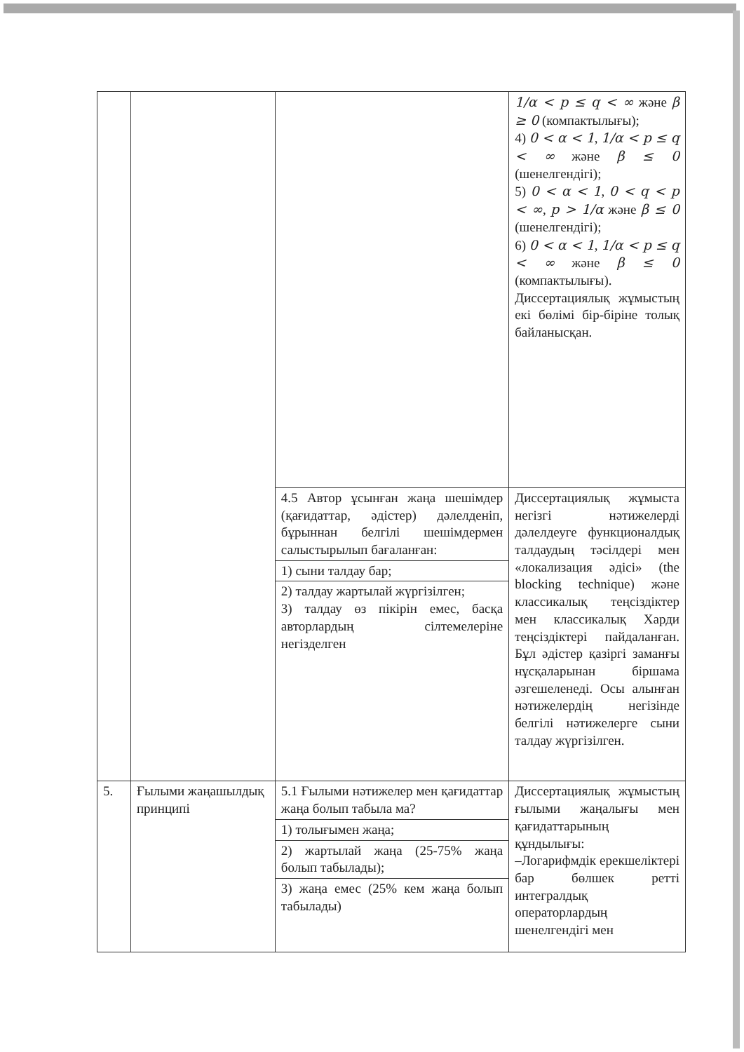| | | | 1/α < p ≤ q < ∞ және β ≥ 0 (компактылығы); 4) 0 < α < 1 , 1/α < p ≤ q < ∞ және β ≤ 0 (шенелгендігі); 5) 0 < α < 1 , 0 < q < p < ∞ , p > 1/α және β ≤ 0 (шенелгендігі); 6) 0 < α < 1 , 1/α < p ≤ q < ∞ және β ≤ 0 (компактылығы). Диссертациялық жұмыстың екі бөлімі бір-біріне толық байланысқан. |
| | | 4.5 Автор ұсынған жаңа шешімдер (қағидаттар, әдістер) дәлелденіп, бұрыннан белгілі шешімдермен салыстырылып бағаланған: | Диссертациялық жұмыста негізгі нәтижелерді дәлелдеуге функционалдық талдаудың тәсілдері мен «локализация әдісі» (the blocking technique) және классикалық теңсіздіктер мен классикалық Харди теңсіздіктері пайдаланған. Бұл әдістер қазіргі заманғы нұсқаларынан біршама әзгешеленеді. Осы алынған нәтижелердің негізінде белгілі нәтижелерге сыни талдау жүргізілген. |
| | | 1) сыни талдау бар; | |
| | | 2) талдау жартылай жүргізілген; 3) талдау өз пікірін емес, басқа авторлардың сілтемелеріне негізделген | |
| 5. | Ғылыми жаңашылдық принципі | 5.1 Ғылыми нәтижелер мен қағидаттар жаңа болып табыла ма? | Диссертациялық жұмыстың ғылыми жаңалығы мен қағидаттарының құндылығы: –Логарифмдік ерекшеліктері бар бөлшек ретті интегралдық операторлардың шенелгендігі мен |
| | | 1) толығымен жаңа; | |
| | | 2) жартылай жаңа (25-75% жаңа болып табылады); | |
| | | 3) жаңа емес (25% кем жаңа болып табылады) | |